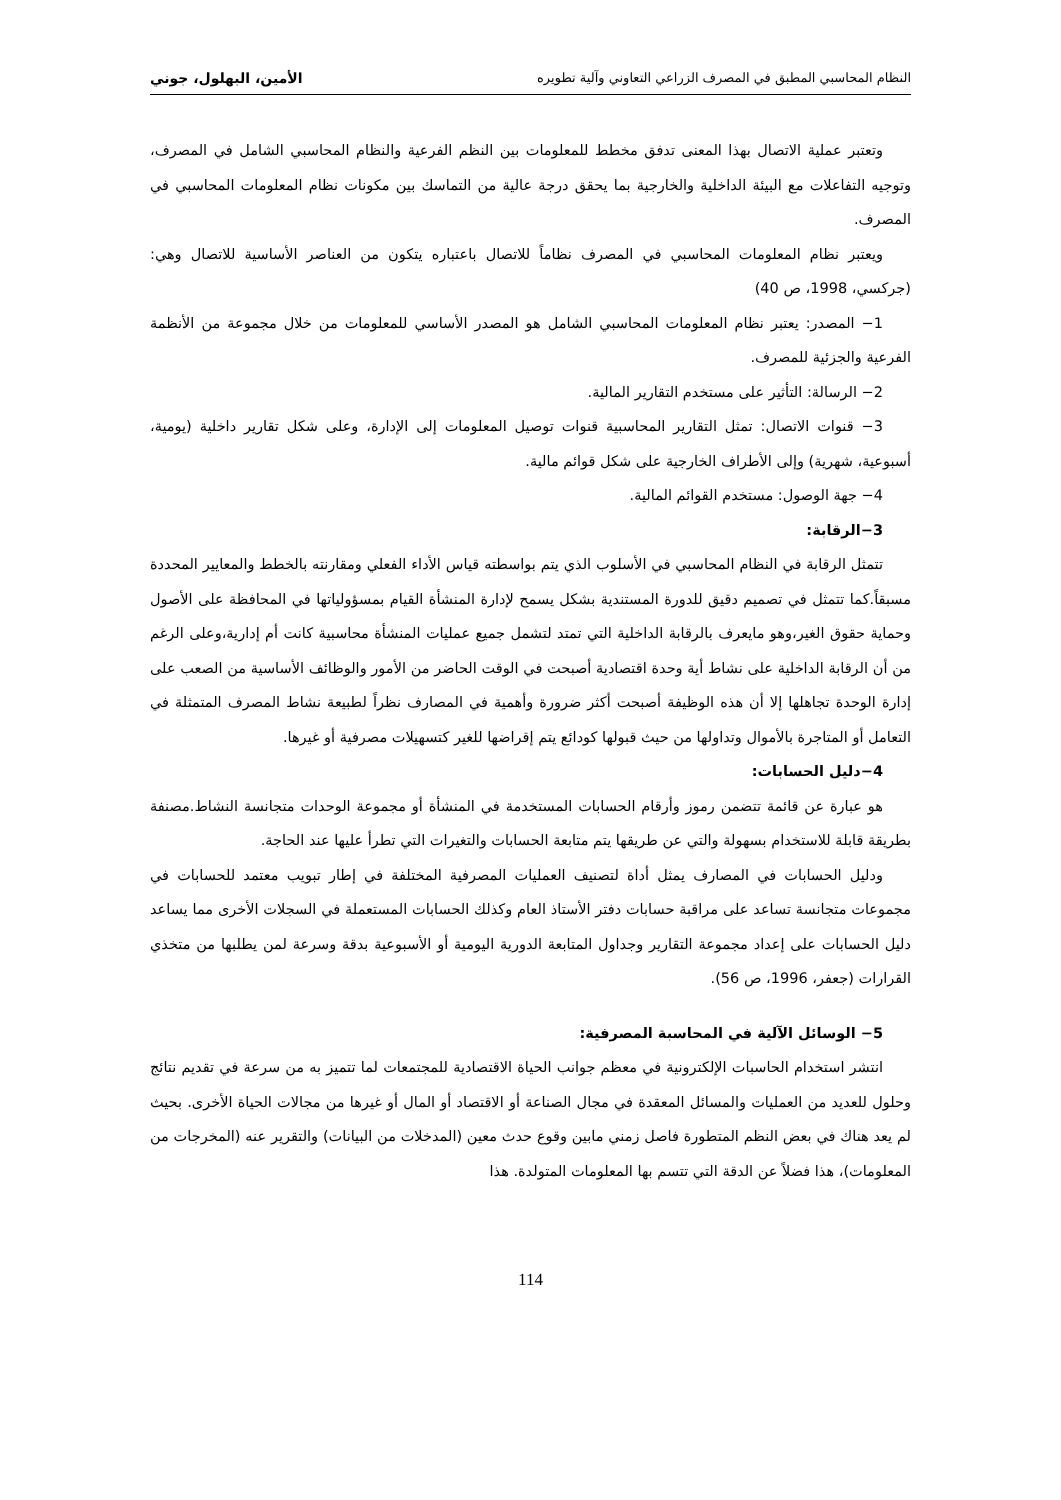النظام المحاسبي المطبق في المصرف الزراعي التعاوني وآلية تطويره الأمين، البهلول، جوني
وتعتبر عملية الاتصال بهذا المعنى تدفق مخطط للمعلومات بين النظم الفرعية والنظام المحاسبي الشامل في المصرف، وتوجيه التفاعلات مع البيئة الداخلية والخارجية بما يحقق درجة عالية من التماسك بين مكونات نظام المعلومات المحاسبي في المصرف.
ويعتبر نظام المعلومات المحاسبي في المصرف نظاماً للاتصال باعتباره يتكون من العناصر الأساسية للاتصال وهي: (جركسي، 1998، ص 40)
1− المصدر: يعتبر نظام المعلومات المحاسبي الشامل هو المصدر الأساسي للمعلومات من خلال مجموعة من الأنظمة الفرعية والجزئية للمصرف.
2− الرسالة: التأثير على مستخدم التقارير المالية.
3− قنوات الاتصال: تمثل التقارير المحاسبية قنوات توصيل المعلومات إلى الإدارة، وعلى شكل تقارير داخلية (يومية، أسبوعية، شهرية) وإلى الأطراف الخارجية على شكل قوائم مالية.
4− جهة الوصول: مستخدم القوائم المالية.
3−الرقابة:
تتمثل الرقابة في النظام المحاسبي في الأسلوب الذي يتم بواسطته قياس الأداء الفعلي ومقارنته بالخطط والمعايير المحددة مسبقاً.كما تتمثل في تصميم دقيق للدورة المستندية بشكل يسمح لإدارة المنشأة القيام بمسؤولياتها في المحافظة على الأصول وحماية حقوق الغير،وهو مايعرف بالرقابة الداخلية التي تمتد لتشمل جميع عمليات المنشأة محاسبية كانت أم إدارية،وعلى الرغم من أن الرقابة الداخلية على نشاط أية وحدة اقتصادية أصبحت في الوقت الحاضر من الأمور والوظائف الأساسية من الصعب على إدارة الوحدة تجاهلها إلا أن هذه الوظيفة أصبحت أكثر ضرورة وأهمية في المصارف نظراً لطبيعة نشاط المصرف المتمثلة في التعامل أو المتاجرة بالأموال وتداولها من حيث قبولها كودائع يتم إقراضها للغير كتسهيلات مصرفية أو غيرها.
4−دليل الحسابات:
هو عبارة عن قائمة تتضمن رموز وأرقام الحسابات المستخدمة في المنشأة أو مجموعة الوحدات متجانسة النشاط.مصنفة بطريقة قابلة للاستخدام بسهولة والتي عن طريقها يتم متابعة الحسابات والتغيرات التي تطرأ عليها عند الحاجة.
ودليل الحسابات في المصارف يمثل أداة لتصنيف العمليات المصرفية المختلفة في إطار تبويب معتمد للحسابات في مجموعات متجانسة تساعد على مراقبة حسابات دفتر الأستاذ العام وكذلك الحسابات المستعملة في السجلات الأخرى مما يساعد دليل الحسابات على إعداد مجموعة التقارير وجداول المتابعة الدورية اليومية أو الأسبوعية بدقة وسرعة لمن يطلبها من متخذي القرارات (جعفر، 1996، ص 56).
5− الوسائل الآلية في المحاسبة المصرفية:
انتشر استخدام الحاسبات الإلكترونية في معظم جوانب الحياة الاقتصادية للمجتمعات لما تتميز به من سرعة في تقديم نتائج وحلول للعديد من العمليات والمسائل المعقدة في مجال الصناعة أو الاقتصاد أو المال أو غيرها من مجالات الحياة الأخرى. بحيث لم يعد هناك في بعض النظم المتطورة فاصل زمني مابين وقوع حدث معين (المدخلات من البيانات) والتقرير عنه (المخرجات من المعلومات)، هذا فضلاً عن الدقة التي تتسم بها المعلومات المتولدة. هذا
114